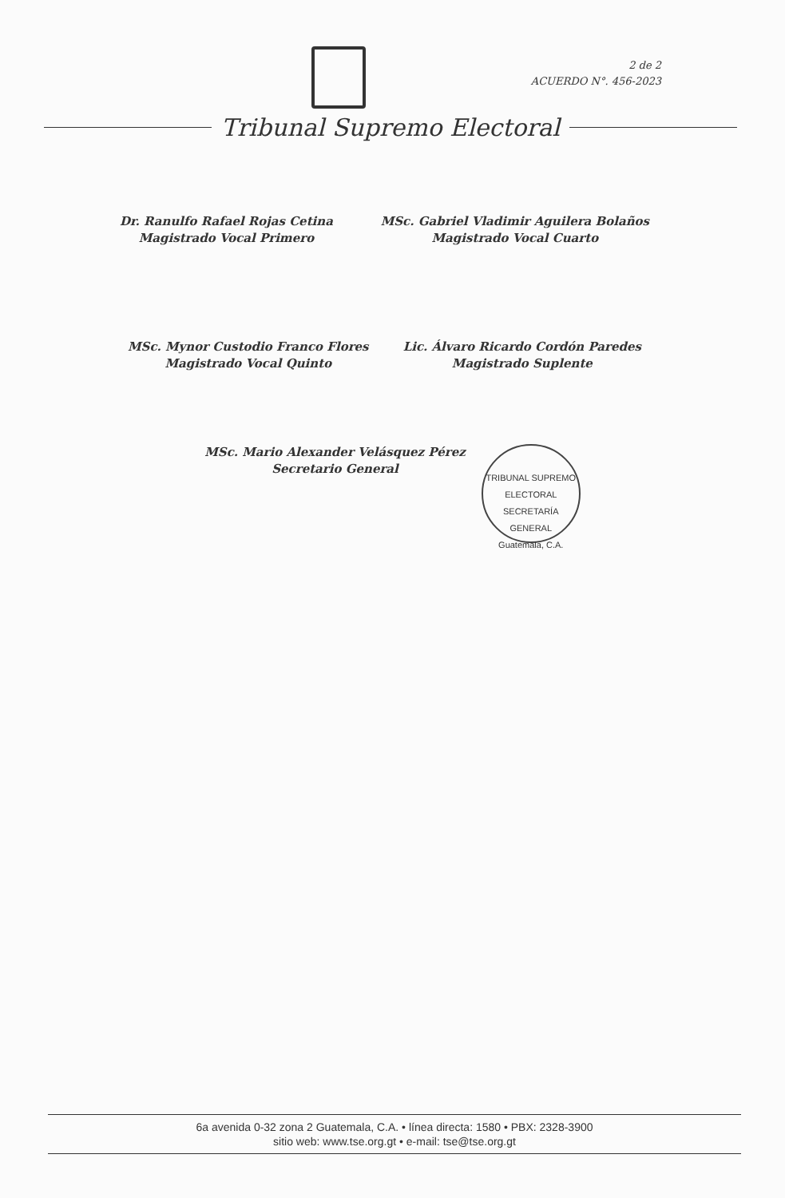2 de 2
ACUERDO N°. 456-2023
Tribunal Supremo Electoral
Dr. Ranulfo Rafael Rojas Cetina
Magistrado Vocal Primero
MSc. Gabriel Vladimir Aguilera Bolaños
Magistrado Vocal Cuarto
MSc. Mynor Custodio Franco Flores
Magistrado Vocal Quinto
Lic. Álvaro Ricardo Cordón Paredes
Magistrado Suplente
MSc. Mario Alexander Velásquez Pérez
Secretario General
TRIBUNAL SUPREMO ELECTORAL
SECRETARÍA GENERAL
Guatemala, C.A.
6a avenida 0-32 zona 2 Guatemala, C.A. • línea directa: 1580 • PBX: 2328-3900
sitio web: www.tse.org.gt • e-mail: tse@tse.org.gt